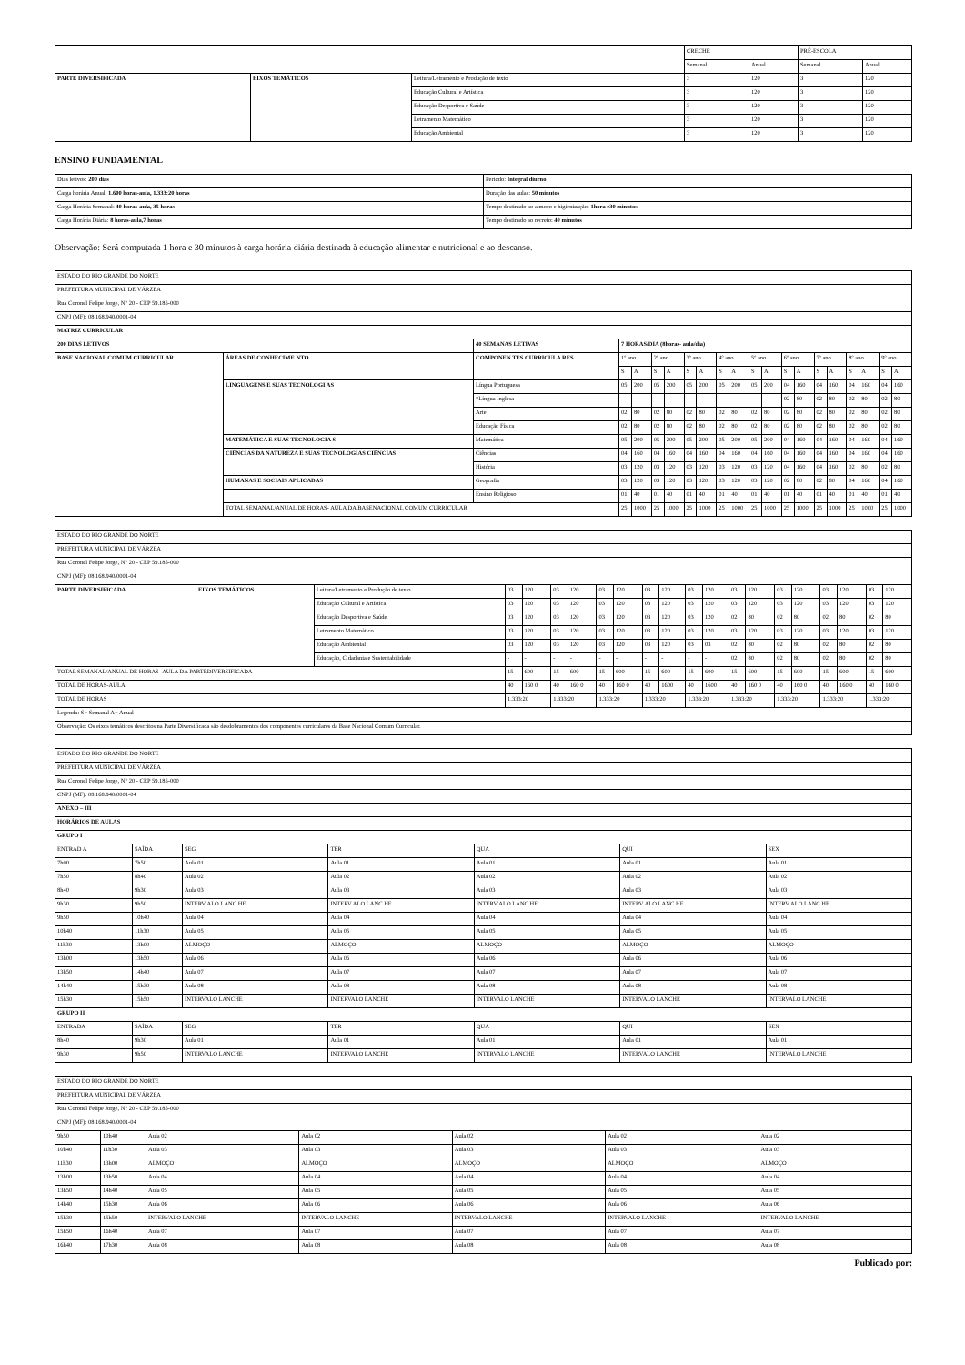| | | | CRECHE | | PRÉ-ESCOLA | |
| | | | Semanal | Anual | Semanal | Anual |
| PARTE DIVERSIFICADA | EIXOS TEMÁTICOS | Leitura/Letramento e Produção de texto | 3 | 120 | 3 | 120 |
| | | Educação Cultural e Artística | 3 | 120 | 3 | 120 |
| | | Educação Desportiva e Saúde | 3 | 120 | 3 | 120 |
| | | Letramento Matemático | 3 | 120 | 3 | 120 |
| | | Educação Ambiental | 3 | 120 | 3 | 120 |
ENSINO FUNDAMENTAL
| Dias letivos: 200 dias | Período: Integral diurno |
| Carga horária Anual: 1.600 horas-aula, 1.333:20 horas | Duração das aulas: 50 minutos |
| Carga Horária Semanal: 40 horas-aula, 35 horas | Tempo destinado ao almoço e higienização: 1hora e30 minutos |
| Carga Horária Diária: 8 horas-aula,7 horas | Tempo destinado ao recreio: 40 minutos |
Observação: Será computada 1 hora e 30 minutos à carga horária diária destinada à educação alimentar e nutricional e ao descanso.
.
| ESTADO DO RIO GRANDE DO NORTE | | | | | | | | | | | | | | | | | | | | |
| PREFEITURA MUNICIPAL DE VÁRZEA | | | | | | | | | | | | | | | | | | | | |
| Rua Coronel Felipe Jorge, N° 20 - CEP 59.185-000 | | | | | | | | | | | | | | | | | | | | |
| CNPJ (MF): 08.168.940/0001-04 | | | | | | | | | | | | | | | | | | | | |
| MATRIZ CURRICULAR | | | | | | | | | | | | | | | | | | | | |
| 200 DIAS LETIVOS | | 40 SEMANAS LETIVAS | 7 HORAS/DIA (8horas- aula/dia) | | | | | | | | | | | | | | | | | |
| BASE NACIONAL COMUM CURRICULAR | ÁREAS DE CONHECIME NTO | COMPONEN TES CURRICULA RES | 1º ano | | 2º ano | | 3º ano | | 4º ano | | 5º ano | | 6º ano | | 7º ano | | 8º ano | | 9º ano | |
| | | | S | A | S | A | S | A | S | A | S | A | S | A | S | A | S | A | S | A |
| | LINGUAGENS E SUAS TECNOLOGI AS | Língua Portuguesa | 05 | 200 | 05 | 200 | 05 | 200 | 05 | 200 | 05 | 200 | 04 | 160 | 04 | 160 | 04 | 160 | 04 | 160 |
| | | *Língua Inglesa | - | - | - | - | - | - | - | - | - | - | 02 | 80 | 02 | 80 | 02 | 80 | 02 | 80 |
| | | Arte | 02 | 80 | 02 | 80 | 02 | 80 | 02 | 80 | 02 | 80 | 02 | 80 | 02 | 80 | 02 | 80 | 02 | 80 |
| | | Educação Física | 02 | 80 | 02 | 80 | 02 | 80 | 02 | 80 | 02 | 80 | 02 | 80 | 02 | 80 | 02 | 80 | 02 | 80 |
| | MATEMÁTICA E SUAS TECNOLOGIA S | Matemática | 05 | 200 | 05 | 200 | 05 | 200 | 05 | 200 | 05 | 200 | 04 | 160 | 04 | 160 | 04 | 160 | 04 | 160 |
| | CIÊNCIAS DA NATUREZA E SUAS TECNOLOGIAS CIÊNCIAS | Ciências | 04 | 160 | 04 | 160 | 04 | 160 | 04 | 160 | 04 | 160 | 04 | 160 | 04 | 160 | 04 | 160 | 04 | 160 |
| | | História | 03 | 120 | 03 | 120 | 03 | 120 | 03 | 120 | 03 | 120 | 04 | 160 | 04 | 160 | 02 | 80 | 02 | 80 |
| | HUMANAS E SOCIAIS APLICADAS | Geografia | 03 | 120 | 03 | 120 | 03 | 120 | 03 | 120 | 03 | 120 | 02 | 80 | 02 | 80 | 04 | 160 | 04 | 160 |
| | | Ensino Religioso | 01 | 40 | 01 | 40 | 01 | 40 | 01 | 40 | 01 | 40 | 01 | 40 | 01 | 40 | 01 | 40 | 01 | 40 |
| | TOTAL SEMANAL/ANUAL DE HORAS- AULA DA BASENACIONAL COMUM CURRICULAR | | 25 | 1000 | 25 | 1000 | 25 | 1000 | 25 | 1000 | 25 | 1000 | 25 | 1000 | 25 | 1000 | 25 | 1000 | 25 | 1000 |
| ESTADO DO RIO GRANDE DO NORTE | | | | | | | | | | | | | | | | | | | | |
| PREFEITURA MUNICIPAL DE VÁRZEA | | | | | | | | | | | | | | | | | | | | |
| Rua Coronel Felipe Jorge, N° 20 - CEP 59.185-000 | | | | | | | | | | | | | | | | | | | | |
| CNPJ (MF): 08.168.940/0001-04 | | | | | | | | | | | | | | | | | | | | |
| PARTE DIVERSIFICADA | EIXOS TEMÁTICOS | Leitura/Letramento e Produção de texto | 03 | 120 | 03 | 120 | 03 | 120 | 03 | 120 | 03 | 120 | 03 | 120 | 03 | 120 | 03 | 120 | 03 | 120 |
| | | Educação Cultural e Artística | 03 | 120 | 03 | 120 | 03 | 120 | 03 | 120 | 03 | 120 | 03 | 120 | 03 | 120 | 03 | 120 | 03 | 120 |
| | | Educação Desportiva e Saúde | 03 | 120 | 03 | 120 | 03 | 120 | 03 | 120 | 03 | 120 | 02 | 80 | 02 | 80 | 02 | 80 | 02 | 80 |
| | | Letramento Matemático | 03 | 120 | 03 | 120 | 03 | 120 | 03 | 120 | 03 | 120 | 03 | 120 | 03 | 120 | 03 | 120 | 03 | 120 |
| | | Educação Ambiental | 03 | 120 | 03 | 120 | 03 | 120 | 03 | 120 | 03 | 03 | 02 | 80 | 02 | 80 | 02 | 80 | 02 | 80 |
| | | Educação, Cidadania e Sustentabilidade | - | - | - | - | - | - | - | - | - | - | 02 | 80 | 02 | 80 | 02 | 80 | 02 | 80 |
| TOTAL SEMANAL/ANUAL DE HORAS- AULA DA PARTEDIVERSIFICADA | | | 15 | 600 | 15 | 600 | 15 | 600 | 15 | 600 | 15 | 600 | 15 | 600 | 15 | 600 | 15 | 600 | 15 | 600 |
| TOTAL DE HORAS-AULA | | | 40 | 160 0 | 40 | 160 0 | 40 | 160 0 | 40 | 1600 | 40 | 1600 | 40 | 160 0 | 40 | 160 0 | 40 | 160 0 | 40 | 160 0 |
| TOTAL DE HORAS | | | 1.333:20 | | 1.333:20 | | 1.333:20 | | 1.333:20 | | 1.333:20 | | 1.333:20 | | 1.333:20 | | 1.333:20 | | 1.333:20 | |
| Legenda: S= Semanal A= Anual | | | | | | | | | | | | | | | | | | | | |
| Observação: Os eixos temáticos descritos na Parte Diversificada são desdobramentos dos componentes curriculares da Base Nacional Comum Curricular. | | | | | | | | | | | | | | | | | | | | |
| ESTADO DO RIO GRANDE DO NORTE | | | | | | |
| PREFEITURA MUNICIPAL DE VÁRZEA | | | | | | |
| Rua Coronel Felipe Jorge, N° 20 - CEP 59.185-000 | | | | | | |
| CNPJ (MF): 08.168.940/0001-04 | | | | | | |
| ANEXO – III | | | | | | |
| HORÁRIOS DE AULAS | | | | | | |
| GRUPO I | | | | | | |
| ENTRAD A | SAÍDA | SEG | TER | QUA | QUI | SEX |
| 7h00 | 7h50 | Aula 01 | Aula 01 | Aula 01 | Aula 01 | Aula 01 |
| 7h50 | 8h40 | Aula 02 | Aula 02 | Aula 02 | Aula 02 | Aula 02 |
| 8h40 | 9h30 | Aula 03 | Aula 03 | Aula 03 | Aula 03 | Aula 03 |
| 9h30 | 9h50 | INTERV ALO LANC HE | INTERV ALO LANC HE | INTERV ALO LANC HE | INTERV ALO LANC HE | INTERV ALO LANC HE |
| 9h50 | 10h40 | Aula 04 | Aula 04 | Aula 04 | Aula 04 | Aula 04 |
| 10h40 | 11h30 | Aula 05 | Aula 05 | Aula 05 | Aula 05 | Aula 05 |
| 11h30 | 13h00 | ALMOÇO | ALMOÇO | ALMOÇO | ALMOÇO | ALMOÇO |
| 13h00 | 13h50 | Aula 06 | Aula 06 | Aula 06 | Aula 06 | Aula 06 |
| 13h50 | 14h40 | Aula 07 | Aula 07 | Aula 07 | Aula 07 | Aula 07 |
| 14h40 | 15h30 | Aula 08 | Aula 08 | Aula 08 | Aula 08 | Aula 08 |
| 15h30 | 15h50 | INTERVALO LANCHE | INTERVALO LANCHE | INTERVALO LANCHE | INTERVALO LANCHE | INTERVALO LANCHE |
| GRUPO II | | | | | | |
| ENTRADA | SAÍDA | SEG | TER | QUA | QUI | SEX |
| 8h40 | 9h30 | Aula 01 | Aula 01 | Aula 01 | Aula 01 | Aula 01 |
| 9h30 | 9h50 | INTERVALO LANCHE | INTERVALO LANCHE | INTERVALO LANCHE | INTERVALO LANCHE | INTERVALO LANCHE |
| ESTADO DO RIO GRANDE DO NORTE | | | | | | |
| PREFEITURA MUNICIPAL DE VÁRZEA | | | | | | |
| Rua Coronel Felipe Jorge, N° 20 - CEP 59.185-000 | | | | | | |
| CNPJ (MF): 08.168.940/0001-04 | | | | | | |
| 9h50 | 10h40 | Aula 02 | Aula 02 | Aula 02 | Aula 02 | Aula 02 |
| 10h40 | 11h30 | Aula 03 | Aula 03 | Aula 03 | Aula 03 | Aula 03 |
| 11h30 | 13h00 | ALMOÇO | ALMOÇO | ALMOÇO | ALMOÇO | ALMOÇO |
| 13h00 | 13h50 | Aula 04 | Aula 04 | Aula 04 | Aula 04 | Aula 04 |
| 13h50 | 14h40 | Aula 05 | Aula 05 | Aula 05 | Aula 05 | Aula 05 |
| 14h40 | 15h30 | Aula 06 | Aula 06 | Aula 06 | Aula 06 | Aula 06 |
| 15h30 | 15h50 | INTERVALO LANCHE | INTERVALO LANCHE | INTERVALO LANCHE | INTERVALO LANCHE | INTERVALO LANCHE |
| 15h50 | 16h40 | Aula 07 | Aula 07 | Aula 07 | Aula 07 | Aula 07 |
| 16h40 | 17h30 | Aula 08 | Aula 08 | Aula 08 | Aula 08 | Aula 08 |
Publicado por: